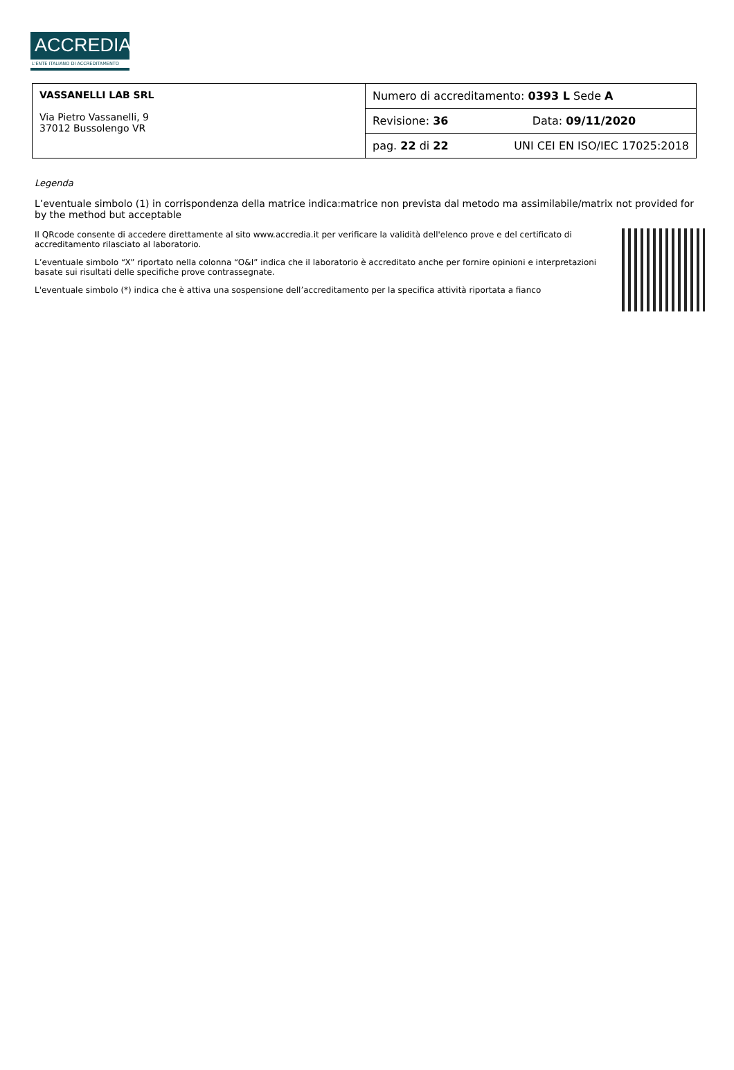ACCREDIA
L'ENTE ITALIANO DI ACCREDITAMENTO
| VASSANELLI LAB SRL Via Pietro Vassanelli, 9 37012 Bussolengo VR | Numero di accreditamento: 0393 L Sede A | |
| | Revisione: 36 | Data: 09/11/2020 |
| | pag. 22 di 22 | UNI CEI EN ISO/IEC 17025:2018 |
Legenda
L’eventuale simbolo (1) in corrispondenza della matrice indica:matrice non prevista dal metodo ma assimilabile/matrix not provided for by the method but acceptable
Il QRcode consente di accedere direttamente al sito www.accredia.it per verificare la validità dell'elenco prove e del certificato di accreditamento rilasciato al laboratorio.
L’eventuale simbolo “X” riportato nella colonna “O&I” indica che il laboratorio è accreditato anche per fornire opinioni e interpretazioni basate sui risultati delle specifiche prove contrassegnate.
L'eventuale simbolo (*) indica che è attiva una sospensione dell’accreditamento per la specifica attività riportata a fianco